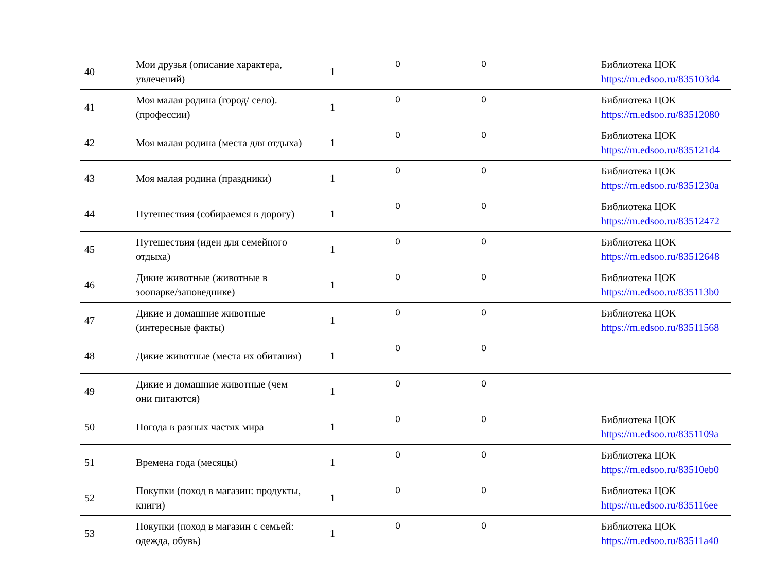| 40 | Мои друзья (описание характера, увлечений) | 1 | 0 | 0 | | Библиотека ЦОК https://m.edsoo.ru/835103d4 |
| 41 | Моя малая родина (город/ село). (профессии) | 1 | 0 | 0 | | Библиотека ЦОК https://m.edsoo.ru/83512080 |
| 42 | Моя малая родина (места для отдыха) | 1 | 0 | 0 | | Библиотека ЦОК https://m.edsoo.ru/835121d4 |
| 43 | Моя малая родина (праздники) | 1 | 0 | 0 | | Библиотека ЦОК https://m.edsoo.ru/8351230a |
| 44 | Путешествия (собираемся в дорогу) | 1 | 0 | 0 | | Библиотека ЦОК https://m.edsoo.ru/83512472 |
| 45 | Путешествия (идеи для семейного отдыха) | 1 | 0 | 0 | | Библиотека ЦОК https://m.edsoo.ru/83512648 |
| 46 | Дикие животные (животные в зоопарке/заповеднике) | 1 | 0 | 0 | | Библиотека ЦОК https://m.edsoo.ru/835113b0 |
| 47 | Дикие и домашние животные (интересные факты) | 1 | 0 | 0 | | Библиотека ЦОК https://m.edsoo.ru/83511568 |
| 48 | Дикие животные (места их обитания) | 1 | 0 | 0 | | |
| 49 | Дикие и домашние животные (чем они питаются) | 1 | 0 | 0 | | |
| 50 | Погода в разных частях мира | 1 | 0 | 0 | | Библиотека ЦОК https://m.edsoo.ru/8351109a |
| 51 | Времена года (месяцы) | 1 | 0 | 0 | | Библиотека ЦОК https://m.edsoo.ru/83510eb0 |
| 52 | Покупки (поход в магазин: продукты, книги) | 1 | 0 | 0 | | Библиотека ЦОК https://m.edsoo.ru/835116ee |
| 53 | Покупки (поход в магазин с семьей: одежда, обувь) | 1 | 0 | 0 | | Библиотека ЦОК https://m.edsoo.ru/83511a40 |